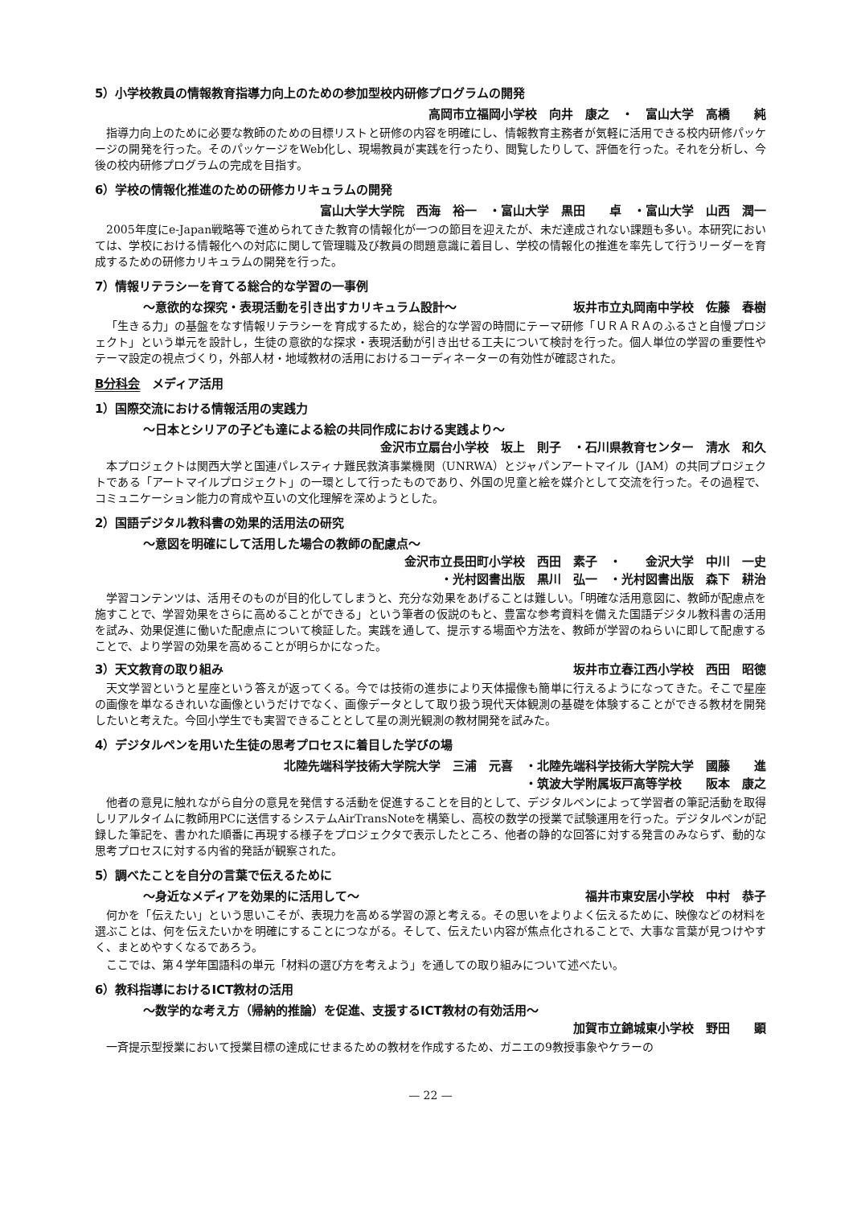5）小学校教員の情報教育指導力向上のための参加型校内研修プログラムの開発
高岡市立福岡小学校　向井　康之　・　富山大学　高橋　　純
指導力向上のために必要な教師のための目標リストと研修の内容を明確にし、情報教育主務者が気軽に活用できる校内研修パッケージの開発を行った。そのパッケージをWeb化し、現場教員が実践を行ったり、閲覧したりして、評価を行った。それを分析し、今後の校内研修プログラムの完成を目指す。
6）学校の情報化推進のための研修カリキュラムの開発
富山大学大学院　西海　裕一　・富山大学　黒田　　卓　・富山大学　山西　潤一
2005年度にe-Japan戦略等で進められてきた教育の情報化が一つの節目を迎えたが、未だ達成されない課題も多い。本研究においては、学校における情報化への対応に関して管理職及び教員の問題意識に着目し、学校の情報化の推進を率先して行うリーダーを育成するための研修カリキュラムの開発を行った。
7）情報リテラシーを育てる総合的な学習の一事例
～意欲的な探究・表現活動を引き出すカリキュラム設計～ 坂井市立丸岡南中学校　佐藤　春樹
「生きる力」の基盤をなす情報リテラシーを育成するため，総合的な学習の時間にテーマ研修「ＵＲＡＲＡのふるさと自慢プロジェクト」という単元を設計し，生徒の意欲的な探求・表現活動が引き出せる工夫について検討を行った。個人単位の学習の重要性やテーマ設定の視点づくり，外部人材・地域教材の活用におけるコーディネーターの有効性が確認された。
B分科会　メディア活用
1）国際交流における情報活用の実践力
～日本とシリアの子ども達による絵の共同作成における実践より～
金沢市立扇台小学校　坂上　則子　・石川県教育センター　清水　和久
本プロジェクトは関西大学と国連パレスティナ難民救済事業機関（UNRWA）とジャパンアートマイル（JAM）の共同プロジェクトである「アートマイルプロジェクト」の一環として行ったものであり、外国の児童と絵を媒介として交流を行った。その過程で、コミュニケーション能力の育成や互いの文化理解を深めようとした。
2）国語デジタル教科書の効果的活用法の研究
～意図を明確にして活用した場合の教師の配慮点～
金沢市立長田町小学校　西田　素子　・　　金沢大学　中川　一史
・光村図書出版　黒川　弘一　・光村図書出版　森下　耕治
学習コンテンツは、活用そのものが目的化してしまうと、充分な効果をあげることは難しい。「明確な活用意図に、教師が配慮点を施すことで、学習効果をさらに高めることができる」という筆者の仮説のもと、豊富な参考資料を備えた国語デジタル教科書の活用を試み、効果促進に働いた配慮点について検証した。実践を通して、提示する場面や方法を、教師が学習のねらいに即して配慮することで、より学習の効果を高めることが明らかになった。
3）天文教育の取り組み 坂井市立春江西小学校　西田　昭徳
天文学習というと星座という答えが返ってくる。今では技術の進歩により天体撮像も簡単に行えるようになってきた。そこで星座の画像を単なるきれいな画像というだけでなく、画像データとして取り扱う現代天体観測の基礎を体験することができる教材を開発したいと考えた。今回小学生でも実習できることとして星の測光観測の教材開発を試みた。
4）デジタルペンを用いた生徒の思考プロセスに着目した学びの場
北陸先端科学技術大学院大学　三浦　元喜　・北陸先端科学技術大学院大学　國藤　　進
・筑波大学附属坂戸高等学校　　阪本　康之
他者の意見に触れながら自分の意見を発信する活動を促進することを目的として、デジタルペンによって学習者の筆記活動を取得しリアルタイムに教師用PCに送信するシステムAirTransNoteを構築し、高校の数学の授業で試験運用を行った。デジタルペンが記録した筆記を、書かれた順番に再現する様子をプロジェクタで表示したところ、他者の静的な回答に対する発言のみならず、動的な思考プロセスに対する内省的発話が観察された。
5）調べたことを自分の言葉で伝えるために
～身近なメディアを効果的に活用して～ 福井市東安居小学校　中村　恭子
何かを「伝えたい」という思いこそが、表現力を高める学習の源と考える。その思いをよりよく伝えるために、映像などの材料を選ぶことは、何を伝えたいかを明確にすることにつながる。そして、伝えたい内容が焦点化されることで、大事な言葉が見つけやすく、まとめやすくなるであろう。
ここでは、第４学年国語科の単元「材料の選び方を考えよう」を通しての取り組みについて述べたい。
6）教科指導におけるICT教材の活用
～数学的な考え方（帰納的推論）を促進、支援するICT教材の有効活用～
加賀市立錦城東小学校　野田　　顕
一斉提示型授業において授業目標の達成にせまるための教材を作成するため、ガニエの9教授事象やケラーの
— 22 —